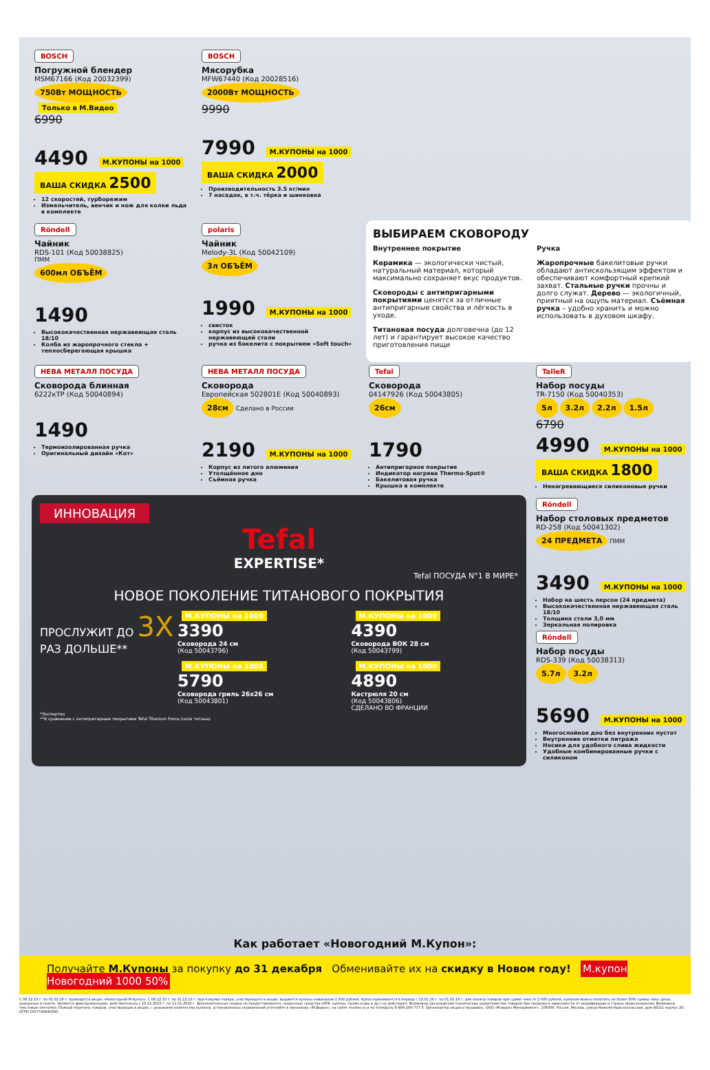BOSCH
Погружной блендер
MSM67166 (Код 20032399)
750Вт МОЩНОСТЬ Только в М.Видео
6990
4490 М.КУПОНЫ на 1000
ВАША СКИДКА 2500
12 скоростей, турборежим
Измельчитель, венчик и нож для колки льда в комплекте
BOSCH
Мясорубка
MFW67440 (Код 20028516)
2000Вт МОЩНОСТЬ
9990
7990 М.КУПОНЫ на 1000
ВАША СКИДКА 2000
Производительность 3.5 кг/мин
7 насадок, в т.ч. тёрка и шинковка
Röndell
Чайник
RDS-101 (Код 50038825)
ПММ
600мл ОБЪЁМ
1490
Высококачественная нержавеющая сталь 18/10
Колба из жаропрочного стекла + теплосберегающая крышка
polaris
Чайник
Melody-3L (Код 50042109)
3л ОБЪЁМ
1990 М.КУПОНЫ на 1000
свисток
корпус из высококачественной нержавеющей стали
ручка из бакелита с покрытием «Soft touch»
ВЫБИРАЕМ СКОВОРОДУ
Внутреннее покрытие
Керамика — экологически чистый, натуральный материал, который максимально сохраняет вкус продуктов.
Сковороды с антипригарными покрытиями ценятся за отличные антипригарные свойства и лёгкость в уходе.
Титановая посуда долговечна (до 12 лет) и гарантирует высокое качество приготовления пищи
Ручка
Жаропрочные бакелитовые ручки обладают антискользящим эффектом и обеспечивают комфортный крепкий захват. Стальные ручки прочны и долго служат. Дерево — экологичный, приятный на ощупь материал. Съёмная ручка – удобно хранить и можно использовать в духовом шкафу.
НЕВА МЕТАЛЛ ПОСУДА
Сковорода блинная
6222кТР (Код 50040894)
1490
Термоизолированная ручка
Оригинальный дизайн «Кот»
НЕВА МЕТАЛЛ ПОСУДА
Сковорода
Европейская 502801E (Код 50040893)
28см Сделано в России
2190 М.КУПОНЫ на 1000
Корпус из литого алюминия
Утолщённое дно
Съёмная ручка
Tefal
Сковорода
04147926 (Код 50043805)
26см
1790
Антипригарное покрытие
Индикатор нагрева Thermo-Spot®
Бакелитовая ручка
Крышка в комплекте
TalleR
Набор посуды
TR-7150 (Код 50040353)
5л 3.2л 2.2л 1.5л
6790
4990 М.КУПОНЫ на 1000
ВАША СКИДКА 1800
Ненагревающиеся силиконовые ручки
ИННОВАЦИЯ
Tefal
EXPERTISE*
Tefal ПОСУДА N°1 В МИРЕ*
НОВОЕ ПОКОЛЕНИЕ ТИТАНОВОГО ПОКРЫТИЯ
ПРОСЛУЖИТ ДО 3X РАЗ ДОЛЬШЕ**
М.КУПОНЫ на 1000
3390
Сковорода 24 см
(Код 50043796)
М.КУПОНЫ на 1000
4390
Сковорода ВОК 28 см
(Код 50043799)
М.КУПОНЫ на 1000
5790
Сковорода гриль 26x26 см
(Код 50043801)
М.КУПОНЫ на 1000
4890
Кастрюля 20 см
(Код 50043806)
СДЕЛАНО ВО ФРАНЦИИ
*Экспертиз
**В сравнении с антипригарным покрытием Tefal Titanium Force (сила титана)
Röndell
Набор столовых предметов
RD-258 (Код 50041302)
24 ПРЕДМЕТА ПММ
3490 М.КУПОНЫ на 1000
Набор на шесть персон (24 предмета)
Высококачественная нержавеющая сталь 18/10
Толщина стали 3,0 мм
Зеркальная полировка
Röndell
Набор посуды
RDS-339 (Код 50038313)
5.7л 3.2л
5690 М.КУПОНЫ на 1000
Многослойное дно без внутренних пустот
Внутренние отметки литража
Носики для удобного слива жидкости
Удобные комбинированные ручки с силиконом
Как работает «Новогодний М.Купон»:
Получайте М.Купоны за покупку до 31 декабря Обменивайте их на скидку в Новом году! М.купон Новогодний 1000 50%
С 08.12.15 г. по 01.02.16 г. проводится акция «Новогодний М.Купон». С 08.12.15 г. по 31.12.15 г. при покупке товара, участвующего в акции, выдаются купоны номиналом 1 000 рублей. Купон принимается в период с 12.01.16 г. по 01.02.16 г. для оплаты товаров при сумме чека от 2 000 рублей, купоном можно оплатить не более 50% суммы чека. Цены, указанные в газете, являются фиксированными, действительны с 15.12.2015 г. по 11.01.2016 г. Дополнительные скидки не предоставляются, скидочные средства (АПК, купоны, промо коды и др.) не действуют. Возможны расхождения технических характеристик товаров при продаже в зависимости от модификации и страны происхождения. Возможны текстовые опечатки. Полный перечень товаров, участвующих в акции, с указанием количества купонов, установленных ограничений уточняйте в магазинах «М.Видео», на сайте mvideo.ru и по телефону 8-800-200-777-5. Организатор акции и продавец: ООО «М.видео Менеджмент», 105066, Россия, Москва, улица Нижняя Красносельская, дом 40/12, корпус 20; ОГРН 1057746840095